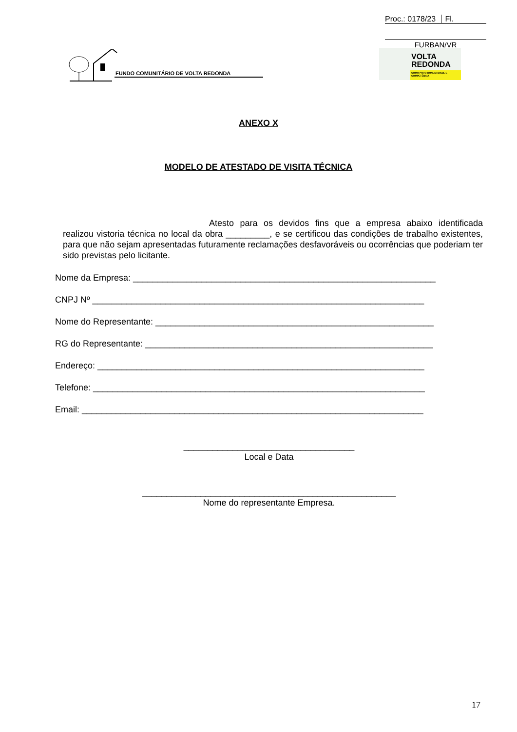Proc.: 0178/23 Fl.
FURBAN/VR
FUNDO COMUNITÁRIO DE VOLTA REDONDA
VOLTA
REDONDA
COMO POVO HONESTIDADE E COMPETÊNCIA
ANEXO X
MODELO DE ATESTADO DE VISITA TÉCNICA
Atesto para os devidos fins que a empresa abaixo identificada realizou vistoria técnica no local da obra _________, e se certificou das condições de trabalho existentes, para que não sejam apresentadas futuramente reclamações desfavoráveis ou ocorrências que poderiam ter sido previstas pelo licitante.
Nome da Empresa: ______________________________________________________________
CNPJ Nº ____________________________________________________________________
Nome do Representante: _________________________________________________________
RG do Representante: ___________________________________________________________
Endereço: ___________________________________________________________________
Telefone: ____________________________________________________________________
Email: ______________________________________________________________________
___________________________________
Local e Data
____________________________________________________
Nome do representante Empresa.
17